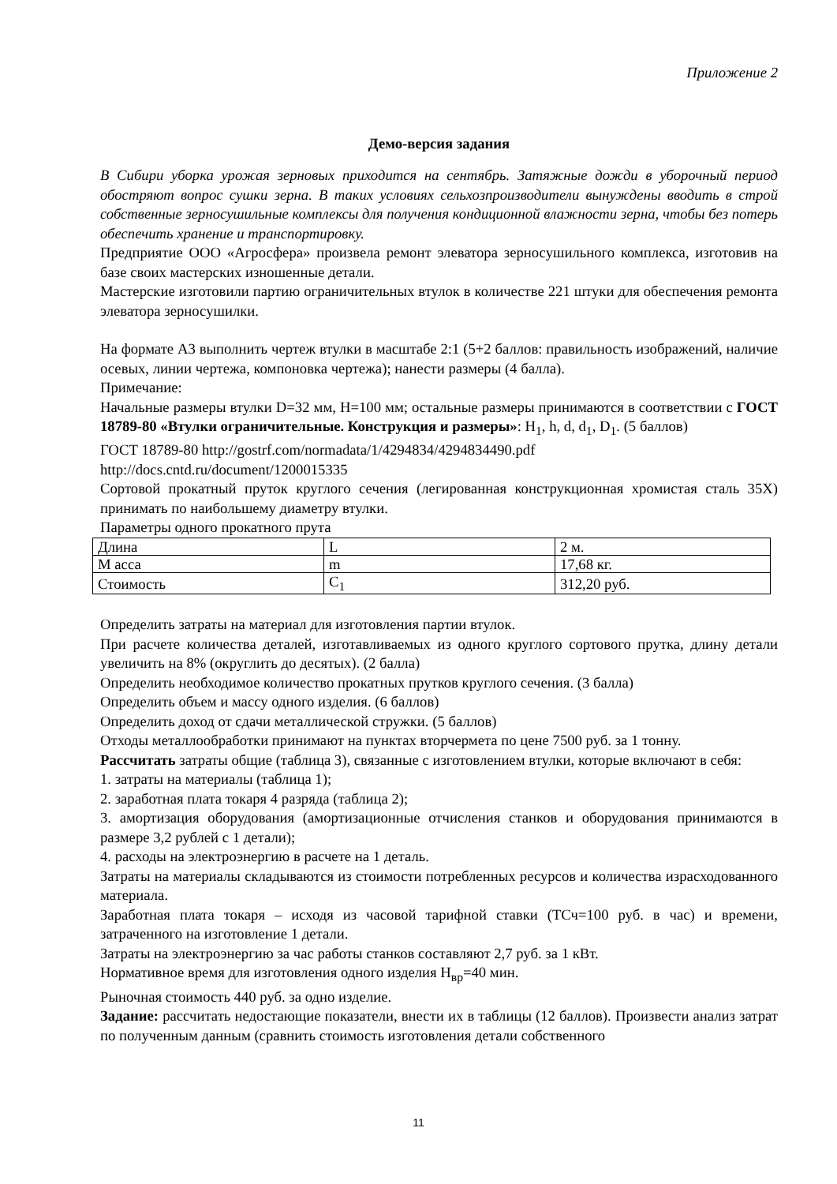Приложение 2
Демо-версия задания
В Сибири уборка урожая зерновых приходится на сентябрь. Затяжные дожди в уборочный период обостряют вопрос сушки зерна. В таких условиях сельхозпроизводители вынуждены вводить в строй собственные зерносушильные комплексы для получения кондиционной влажности зерна, чтобы без потерь обеспечить хранение и транспортировку.
Предприятие ООО «Агросфера» произвела ремонт элеватора зерносушильного комплекса, изготовив на базе своих мастерских изношенные детали.
Мастерские изготовили партию ограничительных втулок в количестве 221 штуки для обеспечения ремонта элеватора зерносушилки.
На формате А3 выполнить чертеж втулки в масштабе 2:1 (5+2 баллов: правильность изображений, наличие осевых, линии чертежа, компоновка чертежа); нанести размеры (4 балла).
Примечание:
Начальные размеры втулки D=32 мм, Н=100 мм; остальные размеры принимаются в соответствии с ГОСТ 18789-80 «Втулки ограничительные. Конструкция и размеры»: H<sub>1</sub>, h, d, d<sub>1</sub>, D<sub>1</sub>. (5 баллов)
ГОСТ 18789-80 http://gostrf.com/normadata/1/4294834/4294834490.pdf
http://docs.cntd.ru/document/1200015335
Сортовой прокатный пруток круглого сечения (легированная конструкционная хромистая сталь 35Х) принимать по наибольшему диаметру втулки.
Параметры одного прокатного прута
| Длина | L | 2 м. |
| М асса | m | 17,68 кг. |
| Стоимость | C<sub>1</sub> | 312,20 руб. |
Определить затраты на материал для изготовления партии втулок.
При расчете количества деталей, изготавливаемых из одного круглого сортового прутка, длину детали увеличить на 8% (округлить до десятых). (2 балла)
Определить необходимое количество прокатных прутков круглого сечения. (3 балла)
Определить объем и массу одного изделия. (6 баллов)
Определить доход от сдачи металлической стружки. (5 баллов)
Отходы металлообработки принимают на пунктах вторчермета по цене 7500 руб. за 1 тонну.
Рассчитать затраты общие (таблица 3), связанные с изготовлением втулки, которые включают в себя:
1. затраты на материалы (таблица 1);
2. заработная плата токаря 4 разряда (таблица 2);
3. амортизация оборудования (амортизационные отчисления станков и оборудования принимаются в размере 3,2 рублей с 1 детали);
4. расходы на электроэнергию в расчете на 1 деталь.
Затраты на материалы складываются из стоимости потребленных ресурсов и количества израсходованного материала.
Заработная плата токаря – исходя из часовой тарифной ставки (ТСч=100 руб. в час) и времени, затраченного на изготовление 1 детали.
Затраты на электроэнергию за час работы станков составляют 2,7 руб. за 1 кВт.
Нормативное время для изготовления одного изделия Н<sub>вр</sub>=40 мин.
Рыночная стоимость 440 руб. за одно изделие.
Задание: рассчитать недостающие показатели, внести их в таблицы (12 баллов). Произвести анализ затрат по полученным данным (сравнить стоимость изготовления детали собственного
11